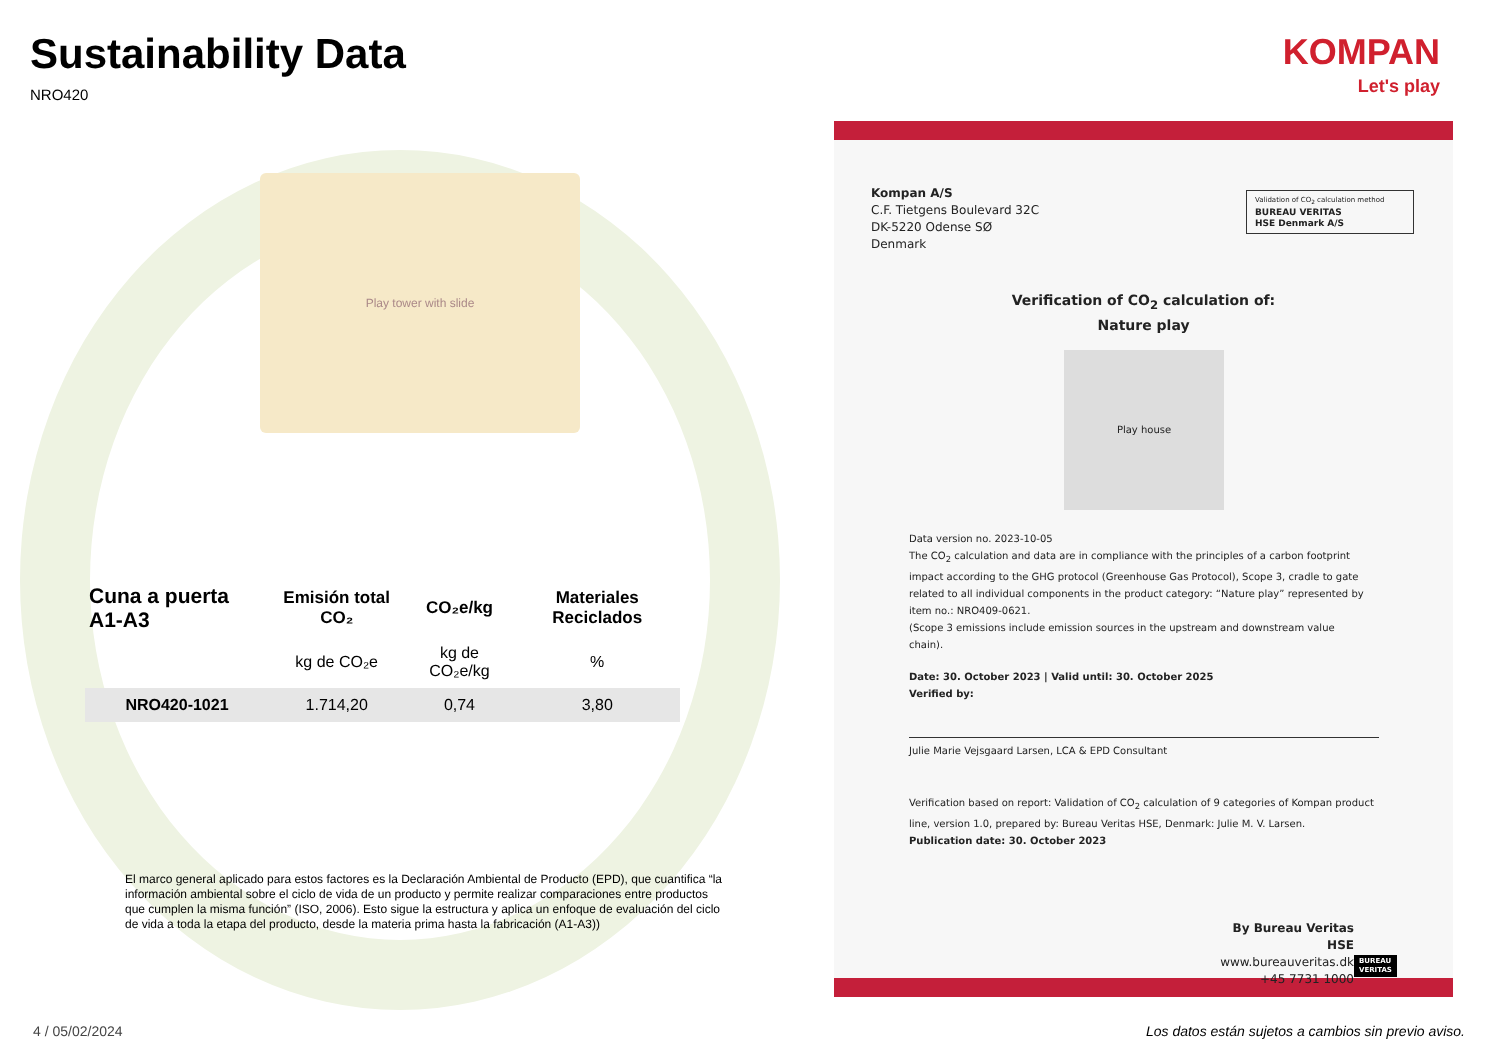Sustainability Data
NRO420
Play tower with slide
KOMPAN
Let's play
| Cuna a puerta A1-A3 | Emisión total CO₂ | CO₂e/kg | Materiales Reciclados |
| --- | --- | --- | --- |
| | kg de CO₂e | kg de CO₂e/kg | % |
| NRO420-1021 | 1.714,20 | 0,74 | 3,80 |
El marco general aplicado para estos factores es la Declaración Ambiental de Producto (EPD), que cuantifica “la información ambiental sobre el ciclo de vida de un producto y permite realizar comparaciones entre productos que cumplen la misma función” (ISO, 2006). Esto sigue la estructura y aplica un enfoque de evaluación del ciclo de vida a toda la etapa del producto, desde la materia prima hasta la fabricación (A1-A3))
4 / 05/02/2024
Los datos están sujetos a cambios sin previo aviso.
Kompan A/S
C.F. Tietgens Boulevard 32C
DK-5220 Odense SØ
Denmark
Validation of CO<sub>2</sub> calculation method
BUREAU VERITAS
HSE Denmark A/S
Verification of CO<sub>2</sub> calculation of:
Nature play
Play house
Data version no. 2023-10-05
The CO<sub>2</sub> calculation and data are in compliance with the principles of a carbon footprint impact according to the GHG protocol (Greenhouse Gas Protocol), Scope 3, cradle to gate related to all individual components in the product category: “Nature play” represented by item no.: NRO409-0621.
(Scope 3 emissions include emission sources in the upstream and downstream value chain).
Date: 30. October 2023 | Valid until: 30. October 2025
Verified by:
Julie Marie Vejsgaard Larsen, LCA & EPD Consultant
Verification based on report: Validation of CO<sub>2</sub> calculation of 9 categories of Kompan product line, version 1.0, prepared by: Bureau Veritas HSE, Denmark: Julie M. V. Larsen.
Publication date: 30. October 2023
By Bureau Veritas HSE
www.bureauveritas.dk
+45 7731 1000
BUREAU
VERITAS